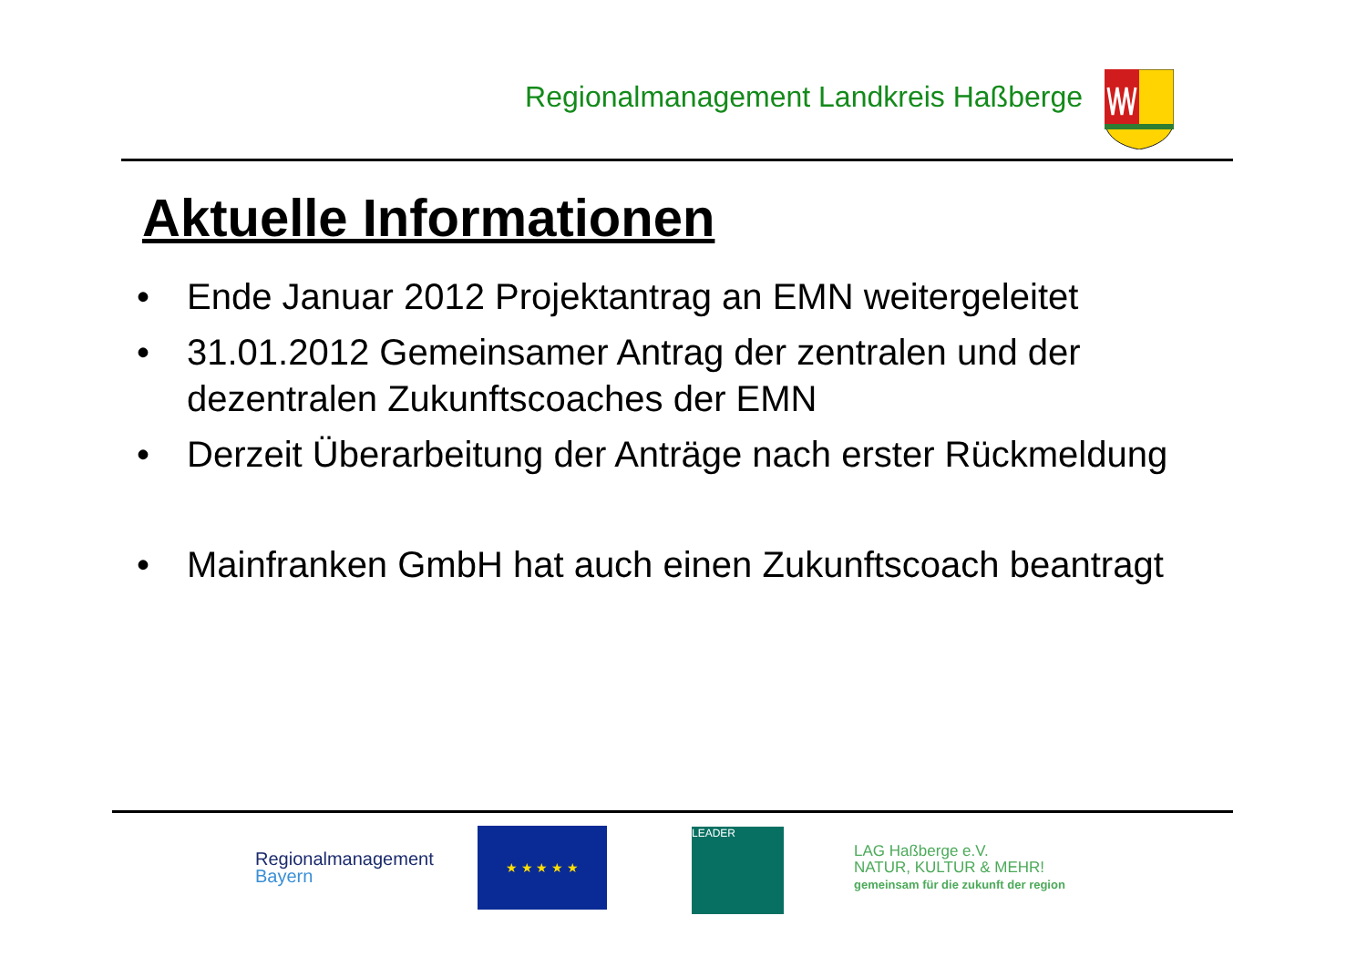Regionalmanagement Landkreis Haßberge
Aktuelle Informationen
• Ende Januar 2012 Projektantrag an EMN weitergeleitet
• 31.01.2012 Gemeinsamer Antrag der zentralen und der dezentralen Zukunftscoaches der EMN
• Derzeit Überarbeitung der Anträge nach erster Rückmeldung
• Mainfranken GmbH hat auch einen Zukunftscoach beantragt
Regionalmanagement
Bayern
★ ★ ★ ★ ★ LEADER
LAG Haßberge e.V.
NATUR, KULTUR & MEHR!
gemeinsam für die zukunft der region